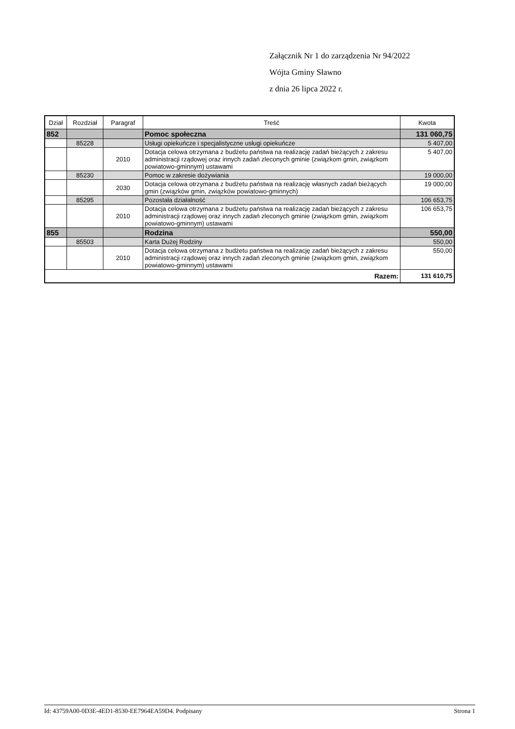Załącznik Nr 1 do zarządzenia Nr 94/2022
Wójta Gminy Sławno
z dnia 26 lipca 2022 r.
| Dział | Rozdział | Paragraf | Treść | Kwota |
| --- | --- | --- | --- | --- |
| 852 | | | Pomoc społeczna | 131 060,75 |
| | 85228 | | Usługi opiekuńcze i specjalistyczne usługi opiekuńcze | 5 407,00 |
| | | 2010 | Dotacja celowa otrzymana z budżetu państwa na realizację zadań bieżących z zakresu administracji rządowej oraz innych zadań zleconych gminie (związkom gmin, związkom powiatowo-gminnym) ustawami | 5 407,00 |
| | 85230 | | Pomoc w zakresie dożywiania | 19 000,00 |
| | | 2030 | Dotacja celowa otrzymana z budżetu państwa na realizację własnych zadań bieżących gmin (związków gmin, związków powiatowo-gminnych) | 19 000,00 |
| | 85295 | | Pozostała działalność | 106 653,75 |
| | | 2010 | Dotacja celowa otrzymana z budżetu państwa na realizację zadań bieżących z zakresu administracji rządowej oraz innych zadań zleconych gminie (związkom gmin, związkom powiatowo-gminnym) ustawami | 106 653,75 |
| 855 | | | Rodzina | 550,00 |
| | 85503 | | Karta Dużej Rodziny | 550,00 |
| | | 2010 | Dotacja celowa otrzymana z budżetu państwa na realizację zadań bieżących z zakresu administracji rządowej oraz innych zadań zleconych gminie (związkom gmin, związkom powiatowo-gminnym) ustawami | 550,00 |
| Razem: | | | | 131 610,75 |
Id: 43759A00-0D3E-4ED1-8530-EE7964EA59D4. Podpisany Strona 1